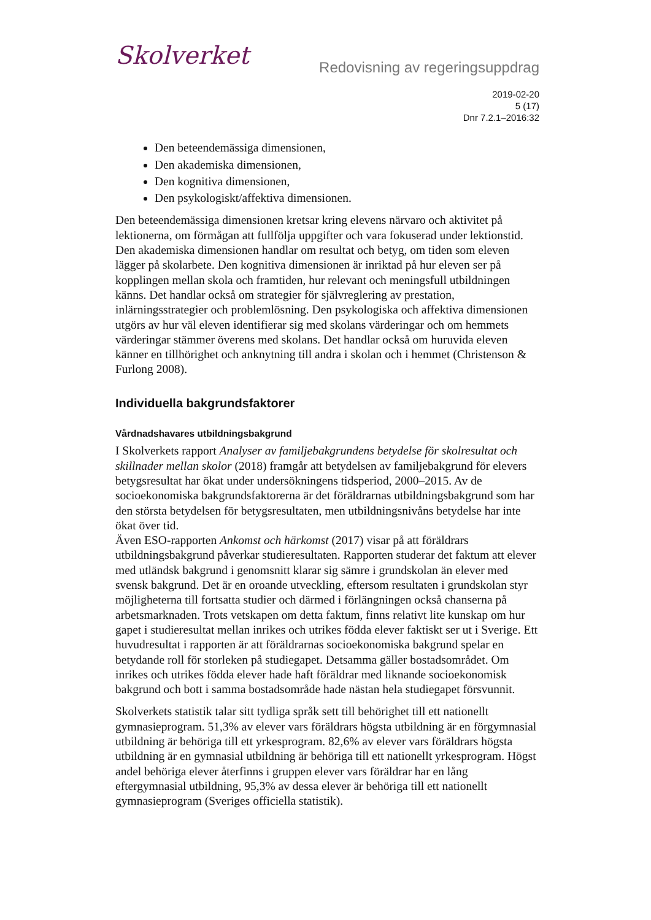Skolverket
Redovisning av regeringsuppdrag
2019-02-20
5 (17)
Dnr 7.2.1–2016:32
Den beteendemässiga dimensionen,
Den akademiska dimensionen,
Den kognitiva dimensionen,
Den psykologiskt/affektiva dimensionen.
Den beteendemässiga dimensionen kretsar kring elevens närvaro och aktivitet på lektionerna, om förmågan att fullfölja uppgifter och vara fokuserad under lektionstid. Den akademiska dimensionen handlar om resultat och betyg, om tiden som eleven lägger på skolarbete. Den kognitiva dimensionen är inriktad på hur eleven ser på kopplingen mellan skola och framtiden, hur relevant och meningsfull utbildningen känns. Det handlar också om strategier för självreglering av prestation, inlärningsstrategier och problemlösning. Den psykologiska och affektiva dimensionen utgörs av hur väl eleven identifierar sig med skolans värderingar och om hemmets värderingar stämmer överens med skolans. Det handlar också om huruvida eleven känner en tillhörighet och anknytning till andra i skolan och i hemmet (Christenson & Furlong 2008).
Individuella bakgrundsfaktorer
Vårdnadshavares utbildningsbakgrund
I Skolverkets rapport Analyser av familjebakgrundens betydelse för skolresultat och skillnader mellan skolor (2018) framgår att betydelsen av familjebakgrund för elevers betygsresultat har ökat under undersökningens tidsperiod, 2000–2015. Av de socioekonomiska bakgrundsfaktorerna är det föräldrarnas utbildningsbakgrund som har den största betydelsen för betygsresultaten, men utbildningsnivåns betydelse har inte ökat över tid.
Även ESO-rapporten Ankomst och härkomst (2017) visar på att föräldrars utbildningsbakgrund påverkar studieresultaten. Rapporten studerar det faktum att elever med utländsk bakgrund i genomsnitt klarar sig sämre i grundskolan än elever med svensk bakgrund. Det är en oroande utveckling, eftersom resultaten i grundskolan styr möjligheterna till fortsatta studier och därmed i förlängningen också chanserna på arbetsmarknaden. Trots vetskapen om detta faktum, finns relativt lite kunskap om hur gapet i studieresultat mellan inrikes och utrikes födda elever faktiskt ser ut i Sverige. Ett huvudresultat i rapporten är att föräldrarnas socioekonomiska bakgrund spelar en betydande roll för storleken på studiegapet. Detsamma gäller bostadsområdet. Om inrikes och utrikes födda elever hade haft föräldrar med liknande socioekonomisk bakgrund och bott i samma bostadsområde hade nästan hela studiegapet försvunnit.
Skolverkets statistik talar sitt tydliga språk sett till behörighet till ett nationellt gymnasieprogram. 51,3% av elever vars föräldrars högsta utbildning är en förgymnasial utbildning är behöriga till ett yrkesprogram. 82,6% av elever vars föräldrars högsta utbildning är en gymnasial utbildning är behöriga till ett nationellt yrkesprogram. Högst andel behöriga elever återfinns i gruppen elever vars föräldrar har en lång eftergymnasial utbildning, 95,3% av dessa elever är behöriga till ett nationellt gymnasieprogram (Sveriges officiella statistik).